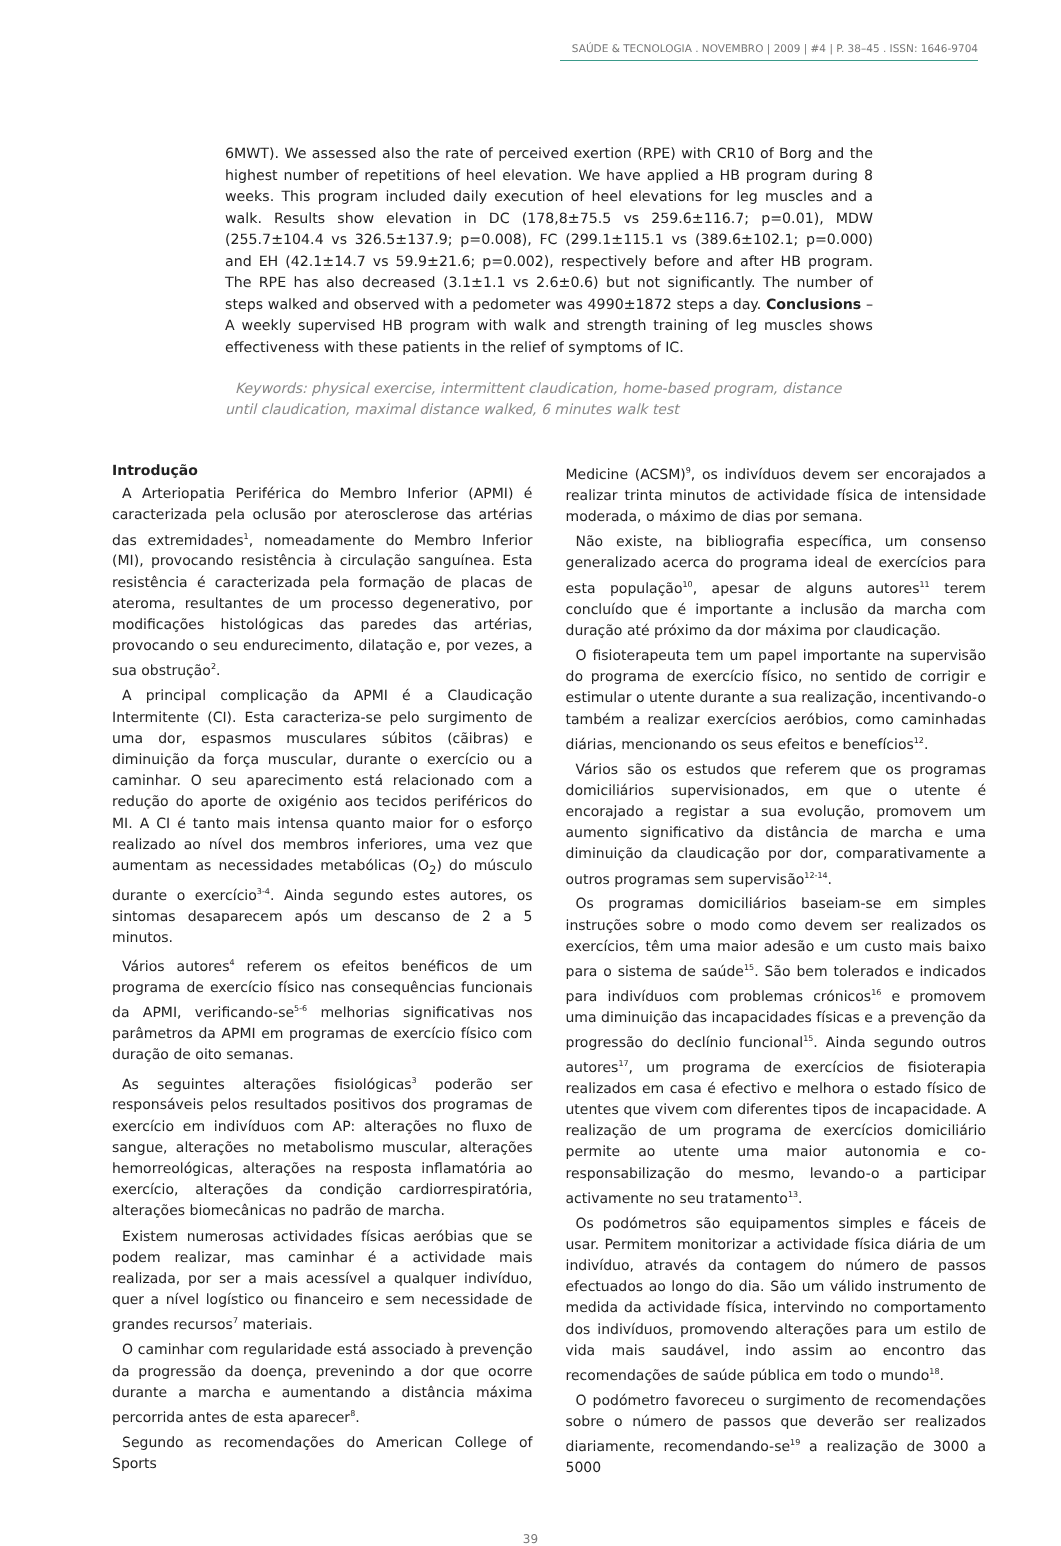SAÚDE & TECNOLOGIA . NOVEMBRO | 2009 | #4 | P. 38–45 . ISSN: 1646-9704
6MWT). We assessed also the rate of perceived exertion (RPE) with CR10 of Borg and the highest number of repetitions of heel elevation. We have applied a HB program during 8 weeks. This program included daily execution of heel elevations for leg muscles and a walk. Results show elevation in DC (178,8±75.5 vs 259.6±116.7; p=0.01), MDW (255.7±104.4 vs 326.5±137.9; p=0.008), FC (299.1±115.1 vs (389.6±102.1; p=0.000) and EH (42.1±14.7 vs 59.9±21.6; p=0.002), respectively before and after HB program. The RPE has also decreased (3.1±1.1 vs 2.6±0.6) but not significantly. The number of steps walked and observed with a pedometer was 4990±1872 steps a day. Conclusions – A weekly supervised HB program with walk and strength training of leg muscles shows effectiveness with these patients in the relief of symptoms of IC.
Keywords: physical exercise, intermittent claudication, home-based program, distance until claudication, maximal distance walked, 6 minutes walk test
Introdução
A Arteriopatia Periférica do Membro Inferior (APMI) é caracterizada pela oclusão por aterosclerose das artérias das extremidades<sup>1</sup>, nomeadamente do Membro Inferior (MI), provocando resistência à circulação sanguínea. Esta resistência é caracterizada pela formação de placas de ateroma, resultantes de um processo degenerativo, por modificações histológicas das paredes das artérias, provocando o seu endurecimento, dilatação e, por vezes, a sua obstrução<sup>2</sup>.
A principal complicação da APMI é a Claudicação Intermitente (CI). Esta caracteriza-se pelo surgimento de uma dor, espasmos musculares súbitos (cãibras) e diminuição da força muscular, durante o exercício ou a caminhar. O seu aparecimento está relacionado com a redução do aporte de oxigénio aos tecidos periféricos do MI. A CI é tanto mais intensa quanto maior for o esforço realizado ao nível dos membros inferiores, uma vez que aumentam as necessidades metabólicas (O<sub>2</sub>) do músculo durante o exercício<sup>3-4</sup>. Ainda segundo estes autores, os sintomas desaparecem após um descanso de 2 a 5 minutos.
Vários autores<sup>4</sup> referem os efeitos benéficos de um programa de exercício físico nas consequências funcionais da APMI, verificando-se<sup>5-6</sup> melhorias significativas nos parâmetros da APMI em programas de exercício físico com duração de oito semanas.
As seguintes alterações fisiológicas<sup>3</sup> poderão ser responsáveis pelos resultados positivos dos programas de exercício em indivíduos com AP: alterações no fluxo de sangue, alterações no metabolismo muscular, alterações hemorreológicas, alterações na resposta inflamatória ao exercício, alterações da condição cardiorrespiratória, alterações biomecânicas no padrão de marcha.
Existem numerosas actividades físicas aeróbias que se podem realizar, mas caminhar é a actividade mais realizada, por ser a mais acessível a qualquer indivíduo, quer a nível logístico ou financeiro e sem necessidade de grandes recursos<sup>7</sup> materiais.
O caminhar com regularidade está associado à prevenção da progressão da doença, prevenindo a dor que ocorre durante a marcha e aumentando a distância máxima percorrida antes de esta aparecer<sup>8</sup>.
Segundo as recomendações do American College of Sports
Medicine (ACSM)<sup>9</sup>, os indivíduos devem ser encorajados a realizar trinta minutos de actividade física de intensidade moderada, o máximo de dias por semana.
Não existe, na bibliografia específica, um consenso generalizado acerca do programa ideal de exercícios para esta população<sup>10</sup>, apesar de alguns autores<sup>11</sup> terem concluído que é importante a inclusão da marcha com duração até próximo da dor máxima por claudicação.
O fisioterapeuta tem um papel importante na supervisão do programa de exercício físico, no sentido de corrigir e estimular o utente durante a sua realização, incentivando-o também a realizar exercícios aeróbios, como caminhadas diárias, mencionando os seus efeitos e benefícios<sup>12</sup>.
Vários são os estudos que referem que os programas domiciliários supervisionados, em que o utente é encorajado a registar a sua evolução, promovem um aumento significativo da distância de marcha e uma diminuição da claudicação por dor, comparativamente a outros programas sem supervisão<sup>12-14</sup>.
Os programas domiciliários baseiam-se em simples instruções sobre o modo como devem ser realizados os exercícios, têm uma maior adesão e um custo mais baixo para o sistema de saúde<sup>15</sup>. São bem tolerados e indicados para indivíduos com problemas crónicos<sup>16</sup> e promovem uma diminuição das incapacidades físicas e a prevenção da progressão do declínio funcional<sup>15</sup>. Ainda segundo outros autores<sup>17</sup>, um programa de exercícios de fisioterapia realizados em casa é efectivo e melhora o estado físico de utentes que vivem com diferentes tipos de incapacidade. A realização de um programa de exercícios domiciliário permite ao utente uma maior autonomia e co-responsabilização do mesmo, levando-o a participar activamente no seu tratamento<sup>13</sup>.
Os podómetros são equipamentos simples e fáceis de usar. Permitem monitorizar a actividade física diária de um indivíduo, através da contagem do número de passos efectuados ao longo do dia. São um válido instrumento de medida da actividade física, intervindo no comportamento dos indivíduos, promovendo alterações para um estilo de vida mais saudável, indo assim ao encontro das recomendações de saúde pública em todo o mundo<sup>18</sup>.
O podómetro favoreceu o surgimento de recomendações sobre o número de passos que deverão ser realizados diariamente, recomendando-se<sup>19</sup> a realização de 3000 a 5000
39